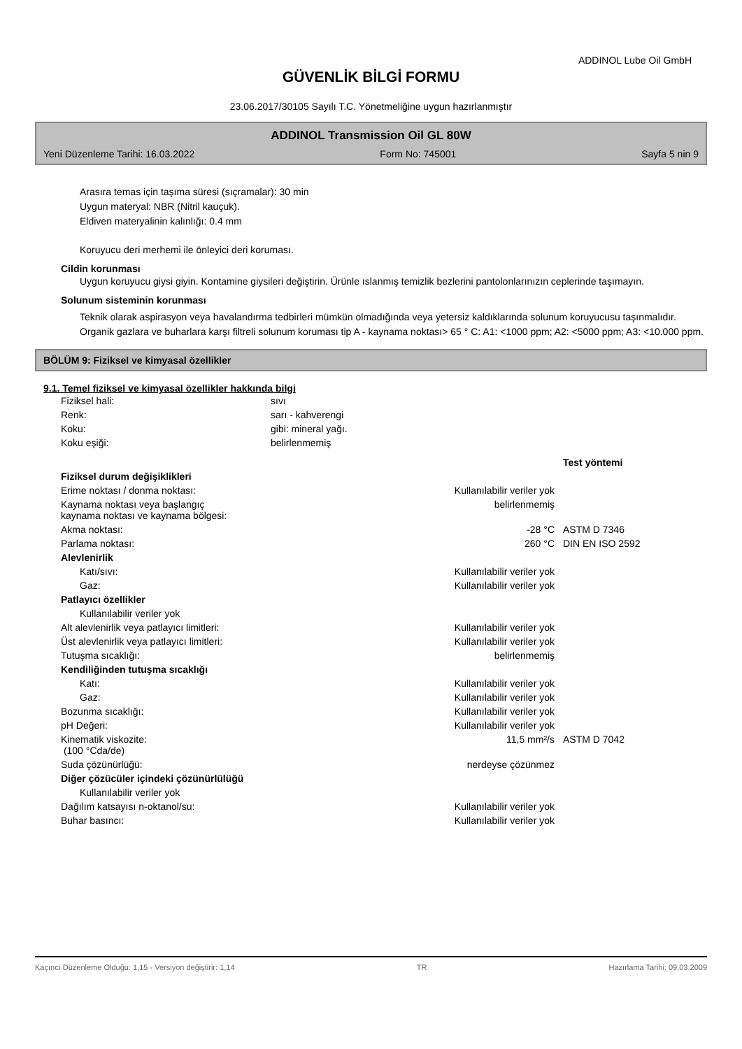ADDINOL Lube Oil GmbH
GÜVENLİK BİLGİ FORMU
23.06.2017/30105 Sayılı T.C. Yönetmeliğine uygun hazırlanmıştır
ADDINOL Transmission Oil GL 80W
Yeni Düzenleme Tarihi: 16.03.2022 Form No: 745001 Sayfa 5 nin 9
Arasıra temas için taşıma süresi (sıçramalar): 30 min
Uygun materyal: NBR (Nitril kauçuk).
Eldiven materyalinin kalınlığı: 0.4 mm
Koruyucu deri merhemi ile önleyici deri koruması.
Cildin korunması
Uygun koruyucu giysi giyin. Kontamine giysileri değiştirin. Ürünle ıslanmış temizlik bezlerini pantolonlarınızın ceplerinde taşımayın.
Solunum sisteminin korunması
Teknik olarak aspirasyon veya havalandırma tedbirleri mümkün olmadığında veya yetersiz kaldıklarında solunum koruyucusu taşınmalıdır. Organik gazlara ve buharlara karşı filtreli solunum koruması tip A - kaynama noktası> 65 ° C: A1: <1000 ppm; A2: <5000 ppm; A3: <10.000 ppm.
BÖLÜM 9: Fiziksel ve kimyasal özellikler
9.1. Temel fiziksel ve kimyasal özellikler hakkında bilgi
| Fiziksel hali: | sıvı |
| Renk: | sarı - kahverengi |
| Koku: | gibi: mineral yağı. |
| Koku eşiği: | belirlenmemiş |
| | | Test yöntemi |
| Fiziksel durum değişiklikleri | | |
| Erime noktası / donma noktası: | Kullanılabilir veriler yok | |
| Kaynama noktası veya başlangıç kaynama noktası ve kaynama bölgesi: | belirlenmemiş | |
| Akma noktası: | -28 °C | ASTM D 7346 |
| Parlama noktası: | 260 °C | DIN EN ISO 2592 |
| Alevlenirlik | | |
| Katı/sıvı: | Kullanılabilir veriler yok | |
| Gaz: | Kullanılabilir veriler yok | |
| Patlayıcı özellikler | | |
| Kullanılabilir veriler yok | | |
| Alt alevlenirlik veya patlayıcı limitleri: | Kullanılabilir veriler yok | |
| Üst alevlenirlik veya patlayıcı limitleri: | Kullanılabilir veriler yok | |
| Tutuşma sıcaklığı: | belirlenmemiş | |
| Kendiliğinden tutuşma sıcaklığı | | |
| Katı: | Kullanılabilir veriler yok | |
| Gaz: | Kullanılabilir veriler yok | |
| Bozunma sıcaklığı: | Kullanılabilir veriler yok | |
| pH Değeri: | Kullanılabilir veriler yok | |
| Kinematik viskozite: (100 °Cda/de) | 11,5 mm²/s | ASTM D 7042 |
| Suda çözünürlüğü: | nerdeyse çözünmez | |
| Diğer çözücüler içindeki çözünürlülüğü | | |
| Kullanılabilir veriler yok | | |
| Dağılım katsayısı n-oktanol/su: | Kullanılabilir veriler yok | |
| Buhar basıncı: | Kullanılabilir veriler yok | |
Kaçıncı Düzenleme Olduğu: 1,15 - Versiyon değiştirir: 1,14 TR Hazırlama Tarihi: 09.03.2009